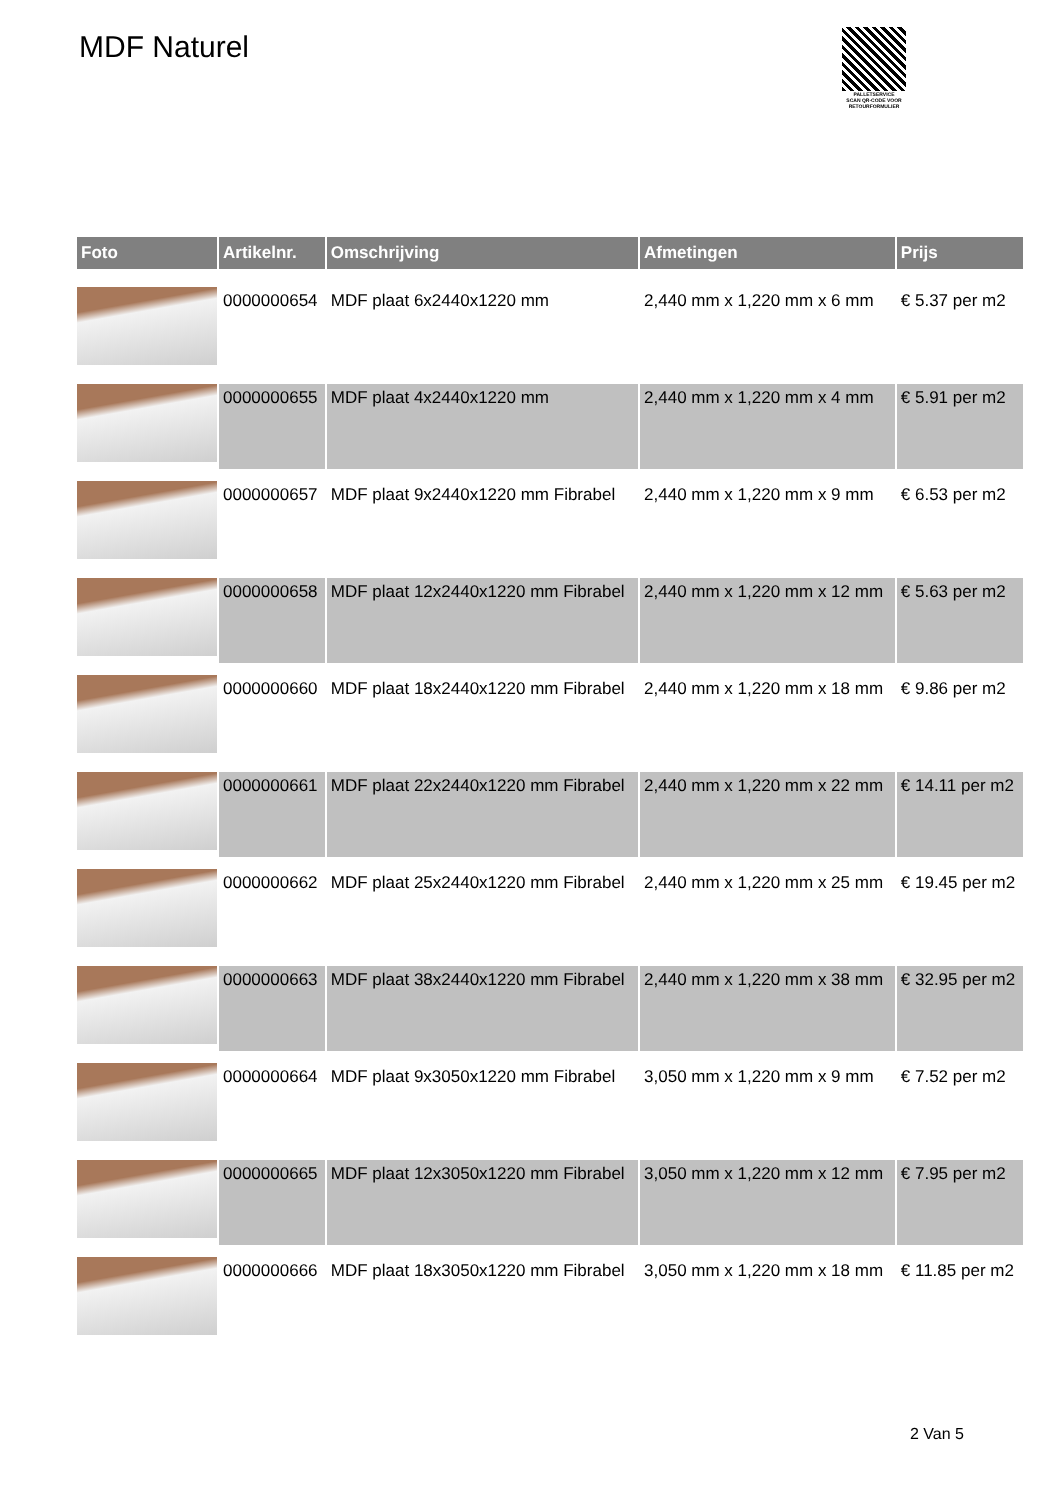MDF Naturel
PALLETSERVICE
SCAN QR-CODE VOOR RETOURFORMULIER
| Foto | Artikelnr. | Omschrijving | Afmetingen | Prijs |
| --- | --- | --- | --- | --- |
| | 0000000654 | MDF plaat 6x2440x1220 mm | 2,440 mm x 1,220 mm x 6 mm | € 5.37 per m2 |
| | 0000000655 | MDF plaat 4x2440x1220 mm | 2,440 mm x 1,220 mm x 4 mm | € 5.91 per m2 |
| | 0000000657 | MDF plaat 9x2440x1220 mm Fibrabel | 2,440 mm x 1,220 mm x 9 mm | € 6.53 per m2 |
| | 0000000658 | MDF plaat 12x2440x1220 mm Fibrabel | 2,440 mm x 1,220 mm x 12 mm | € 5.63 per m2 |
| | 0000000660 | MDF plaat 18x2440x1220 mm Fibrabel | 2,440 mm x 1,220 mm x 18 mm | € 9.86 per m2 |
| | 0000000661 | MDF plaat 22x2440x1220 mm Fibrabel | 2,440 mm x 1,220 mm x 22 mm | € 14.11 per m2 |
| | 0000000662 | MDF plaat 25x2440x1220 mm Fibrabel | 2,440 mm x 1,220 mm x 25 mm | € 19.45 per m2 |
| | 0000000663 | MDF plaat 38x2440x1220 mm Fibrabel | 2,440 mm x 1,220 mm x 38 mm | € 32.95 per m2 |
| | 0000000664 | MDF plaat 9x3050x1220 mm Fibrabel | 3,050 mm x 1,220 mm x 9 mm | € 7.52 per m2 |
| | 0000000665 | MDF plaat 12x3050x1220 mm Fibrabel | 3,050 mm x 1,220 mm x 12 mm | € 7.95 per m2 |
| | 0000000666 | MDF plaat 18x3050x1220 mm Fibrabel | 3,050 mm x 1,220 mm x 18 mm | € 11.85 per m2 |
2 Van 5